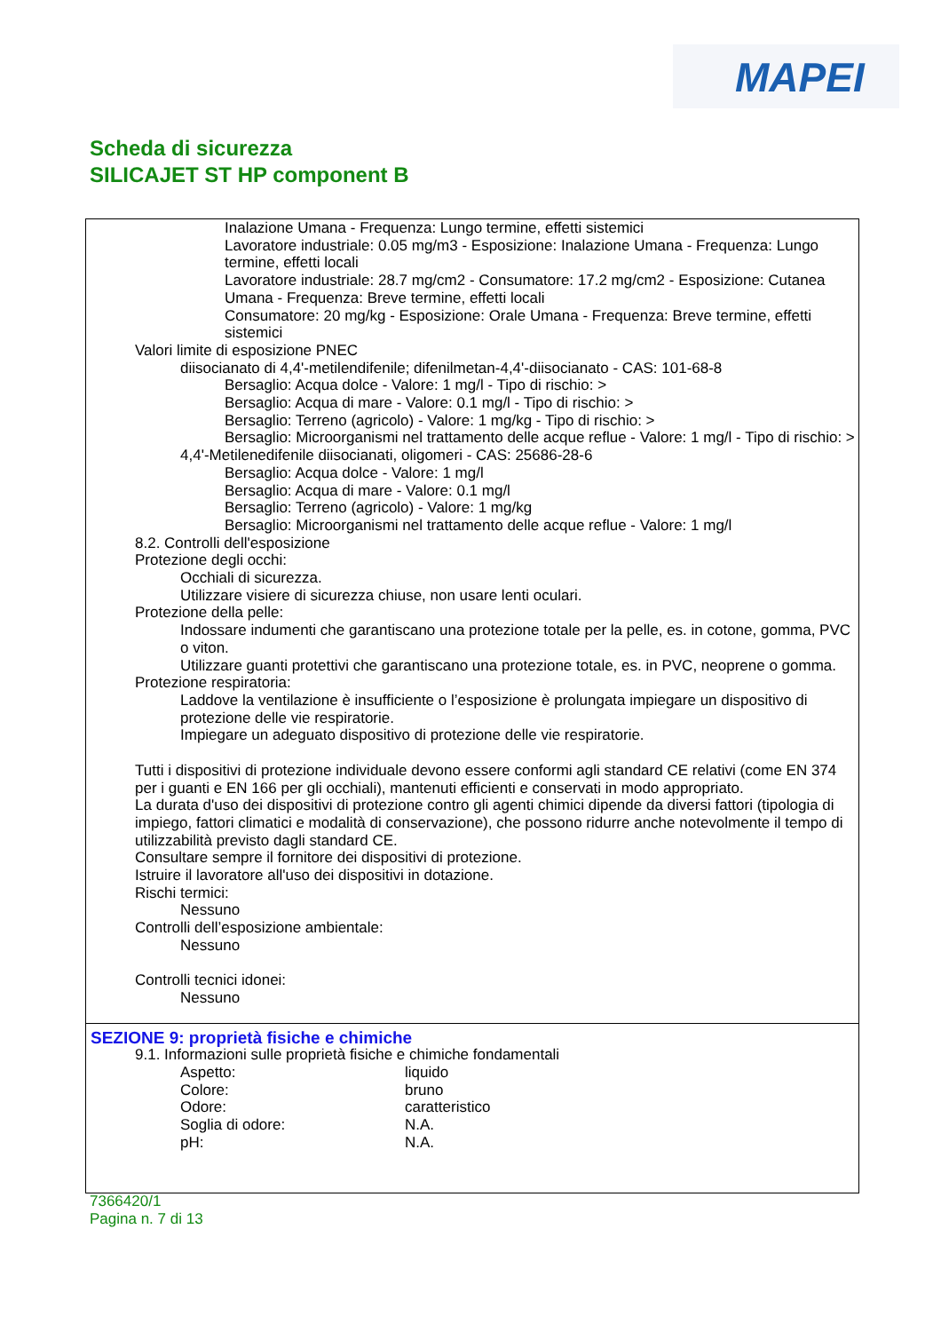MAPEI
Scheda di sicurezza
SILICAJET ST HP component B
Inalazione Umana - Frequenza: Lungo termine, effetti sistemici
Lavoratore industriale: 0.05 mg/m3 - Esposizione: Inalazione Umana - Frequenza: Lungo termine, effetti locali
Lavoratore industriale: 28.7 mg/cm2 - Consumatore: 17.2 mg/cm2 - Esposizione: Cutanea Umana - Frequenza: Breve termine, effetti locali
Consumatore: 20 mg/kg - Esposizione: Orale Umana - Frequenza: Breve termine, effetti sistemici
Valori limite di esposizione PNEC
diisocianato di 4,4'-metilendifenile; difenilmetan-4,4'-diisocianato - CAS: 101-68-8
Bersaglio: Acqua dolce - Valore: 1 mg/l - Tipo di rischio: >
Bersaglio: Acqua di mare - Valore: 0.1 mg/l - Tipo di rischio: >
Bersaglio: Terreno (agricolo) - Valore: 1 mg/kg - Tipo di rischio: >
Bersaglio: Microorganismi nel trattamento delle acque reflue - Valore: 1 mg/l - Tipo di rischio: >
4,4'-Metilenedifenile diisocianati, oligomeri - CAS: 25686-28-6
Bersaglio: Acqua dolce - Valore: 1 mg/l
Bersaglio: Acqua di mare - Valore: 0.1 mg/l
Bersaglio: Terreno (agricolo) - Valore: 1 mg/kg
Bersaglio: Microorganismi nel trattamento delle acque reflue - Valore: 1 mg/l
8.2. Controlli dell'esposizione
Protezione degli occhi:
Occhiali di sicurezza.
Utilizzare visiere di sicurezza chiuse, non usare lenti oculari.
Protezione della pelle:
Indossare indumenti che garantiscano una protezione totale per la pelle, es. in cotone, gomma, PVC o viton.
Utilizzare guanti protettivi che garantiscano una protezione totale, es. in PVC, neoprene o gomma.
Protezione respiratoria:
Laddove la ventilazione è insufficiente o l’esposizione è prolungata impiegare un dispositivo di protezione delle vie respiratorie.
Impiegare un adeguato dispositivo di protezione delle vie respiratorie.
Tutti i dispositivi di protezione individuale devono essere conformi agli standard CE relativi (come EN 374 per i guanti e EN 166 per gli occhiali), mantenuti efficienti e conservati in modo appropriato.
La durata d'uso dei dispositivi di protezione contro gli agenti chimici dipende da diversi fattori (tipologia di impiego, fattori climatici e modalità di conservazione), che possono ridurre anche notevolmente il tempo di utilizzabilità previsto dagli standard CE.
Consultare sempre il fornitore dei dispositivi di protezione.
Istruire il lavoratore all'uso dei dispositivi in dotazione.
Rischi termici:
Nessuno
Controlli dell’esposizione ambientale:
Nessuno
Controlli tecnici idonei:
Nessuno
SEZIONE 9: proprietà fisiche e chimiche
9.1. Informazioni sulle proprietà fisiche e chimiche fondamentali
| Aspetto: | liquido |
| Colore: | bruno |
| Odore: | caratteristico |
| Soglia di odore: | N.A. |
| pH: | N.A. |
7366420/1
Pagina n. 7 di 13